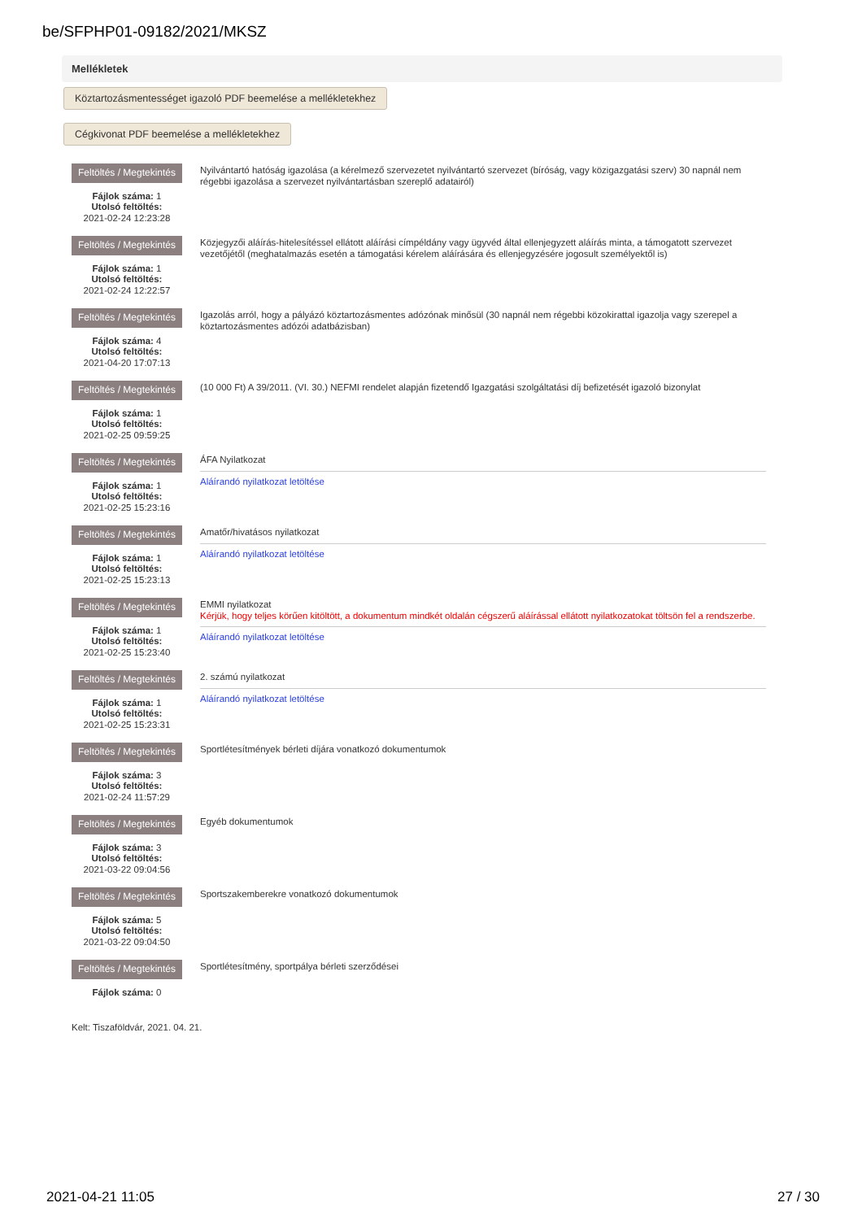be/SFPHP01-09182/2021/MKSZ
Mellékletek
Köztartozásmentességet igazoló PDF beemelése a mellékletekhez
Cégkivonat PDF beemelése a mellékletekhez
Feltöltés / Megtekintés
Fájlok száma: 1
Utolsó feltöltés:
2021-02-24 12:23:28
Nyilvántartó hatóság igazolása (a kérelmező szervezetet nyilvántartó szervezet (bíróság, vagy közigazgatási szerv) 30 napnál nem régebbi igazolása a szervezet nyilvántartásban szereplő adatairól)
Feltöltés / Megtekintés
Fájlok száma: 1
Utolsó feltöltés:
2021-02-24 12:22:57
Közjegyzői aláírás-hitelesítéssel ellátott aláírási címpéldány vagy ügyvéd által ellenjegyzett aláírás minta, a támogatott szervezet vezetőjétől (meghatalmazás esetén a támogatási kérelem aláírására és ellenjegyzésére jogosult személyektől is)
Feltöltés / Megtekintés
Fájlok száma: 4
Utolsó feltöltés:
2021-04-20 17:07:13
Igazolás arról, hogy a pályázó köztartozásmentes adózónak minősül (30 napnál nem régebbi közokirattal igazolja vagy szerepel a köztartozásmentes adózói adatbázisban)
Feltöltés / Megtekintés
Fájlok száma: 1
Utolsó feltöltés:
2021-02-25 09:59:25
(10 000 Ft) A 39/2011. (VI. 30.) NEFMI rendelet alapján fizetendő Igazgatási szolgáltatási díj befizetését igazoló bizonylat
Feltöltés / Megtekintés
Fájlok száma: 1
Utolsó feltöltés:
2021-02-25 15:23:16
ÁFA Nyilatkozat
Aláírandó nyilatkozat letöltése
Feltöltés / Megtekintés
Fájlok száma: 1
Utolsó feltöltés:
2021-02-25 15:23:13
Amatőr/hivatásos nyilatkozat
Aláírandó nyilatkozat letöltése
Feltöltés / Megtekintés
Fájlok száma: 1
Utolsó feltöltés:
2021-02-25 15:23:40
EMMI nyilatkozat
Kérjük, hogy teljes körűen kitöltött, a dokumentum mindkét oldalán cégszerű aláírással ellátott nyilatkozatokat töltsön fel a rendszerbe.
Aláírandó nyilatkozat letöltése
Feltöltés / Megtekintés
Fájlok száma: 1
Utolsó feltöltés:
2021-02-25 15:23:31
2. számú nyilatkozat
Aláírandó nyilatkozat letöltése
Feltöltés / Megtekintés
Fájlok száma: 3
Utolsó feltöltés:
2021-02-24 11:57:29
Sportlétesítmények bérleti díjára vonatkozó dokumentumok
Feltöltés / Megtekintés
Fájlok száma: 3
Utolsó feltöltés:
2021-03-22 09:04:56
Egyéb dokumentumok
Feltöltés / Megtekintés
Fájlok száma: 5
Utolsó feltöltés:
2021-03-22 09:04:50
Sportszakemberekre vonatkozó dokumentumok
Feltöltés / Megtekintés
Fájlok száma: 0
Sportlétesítmény, sportpálya bérleti szerződései
Kelt: Tiszaföldvár, 2021. 04. 21.
2021-04-21 11:05 27 / 30